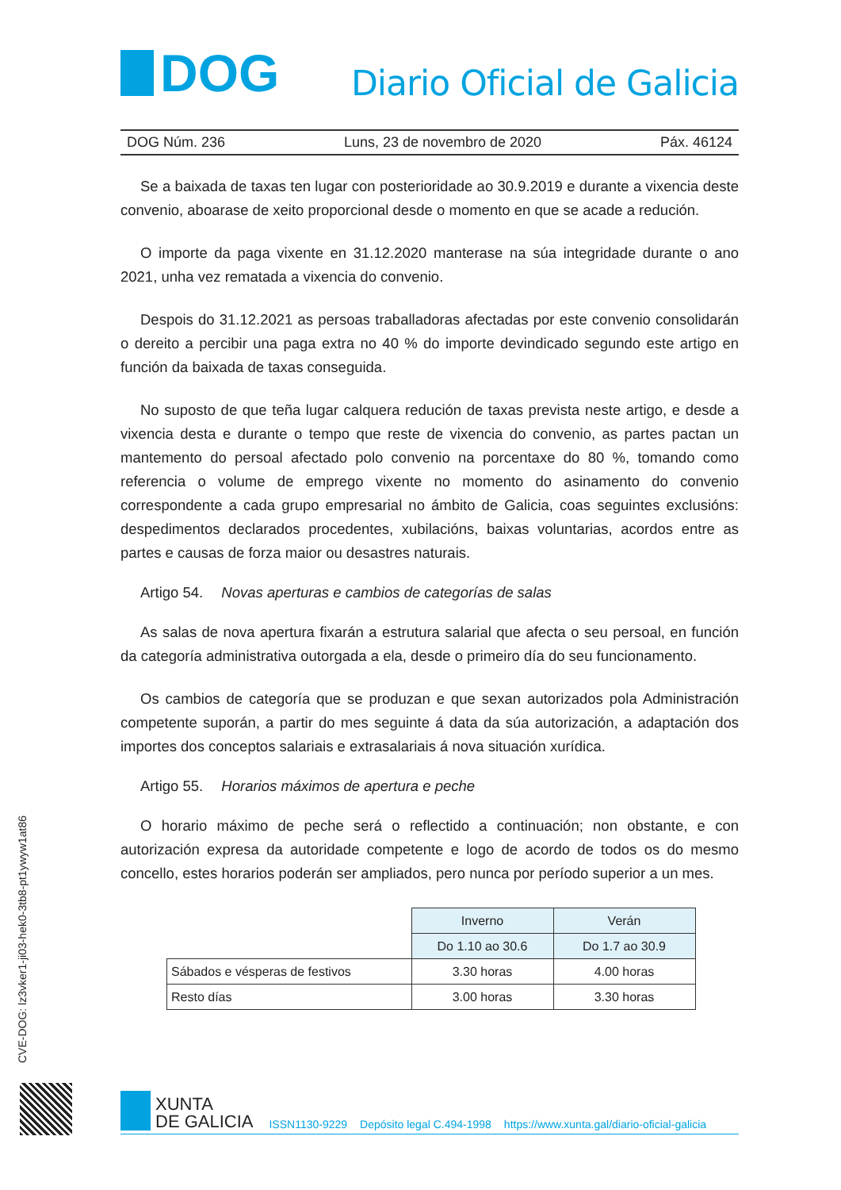DOG
Diario Oficial de Galicia
DOG Núm. 236 Luns, 23 de novembro de 2020 Páx. 46124
Se a baixada de taxas ten lugar con posterioridade ao 30.9.2019 e durante a vixencia deste convenio, aboarase de xeito proporcional desde o momento en que se acade a redución.
O importe da paga vixente en 31.12.2020 manterase na súa integridade durante o ano 2021, unha vez rematada a vixencia do convenio.
Despois do 31.12.2021 as persoas traballadoras afectadas por este convenio consolidarán o dereito a percibir una paga extra no 40 % do importe devindicado segundo este artigo en función da baixada de taxas conseguida.
No suposto de que teña lugar calquera redución de taxas prevista neste artigo, e desde a vixencia desta e durante o tempo que reste de vixencia do convenio, as partes pactan un mantemento do persoal afectado polo convenio na porcentaxe do 80 %, tomando como referencia o volume de emprego vixente no momento do asinamento do convenio correspondente a cada grupo empresarial no ámbito de Galicia, coas seguintes exclusións: despedimentos declarados procedentes, xubilacións, baixas voluntarias, acordos entre as partes e causas de forza maior ou desastres naturais.
Artigo 54. Novas aperturas e cambios de categorías de salas
As salas de nova apertura fixarán a estrutura salarial que afecta o seu persoal, en función da categoría administrativa outorgada a ela, desde o primeiro día do seu funcionamento.
Os cambios de categoría que se produzan e que sexan autorizados pola Administración competente suporán, a partir do mes seguinte á data da súa autorización, a adaptación dos importes dos conceptos salariais e extrasalariais á nova situación xurídica.
Artigo 55. Horarios máximos de apertura e peche
O horario máximo de peche será o reflectido a continuación; non obstante, e con autorización expresa da autoridade competente e logo de acordo de todos os do mesmo concello, estes horarios poderán ser ampliados, pero nunca por período superior a un mes.
| | Inverno | Verán |
| | Do 1.10 ao 30.6 | Do 1.7 ao 30.9 |
| Sábados e vésperas de festivos | 3.30 horas | 4.00 horas |
| Resto días | 3.00 horas | 3.30 horas |
CVE-DOG: lz3vker1-ji03-hek0-3tb8-pt1ywyw1at86
XUNTA
DE GALICIA
ISSN1130-9229 Depósito legal C.494-1998 https://www.xunta.gal/diario-oficial-galicia